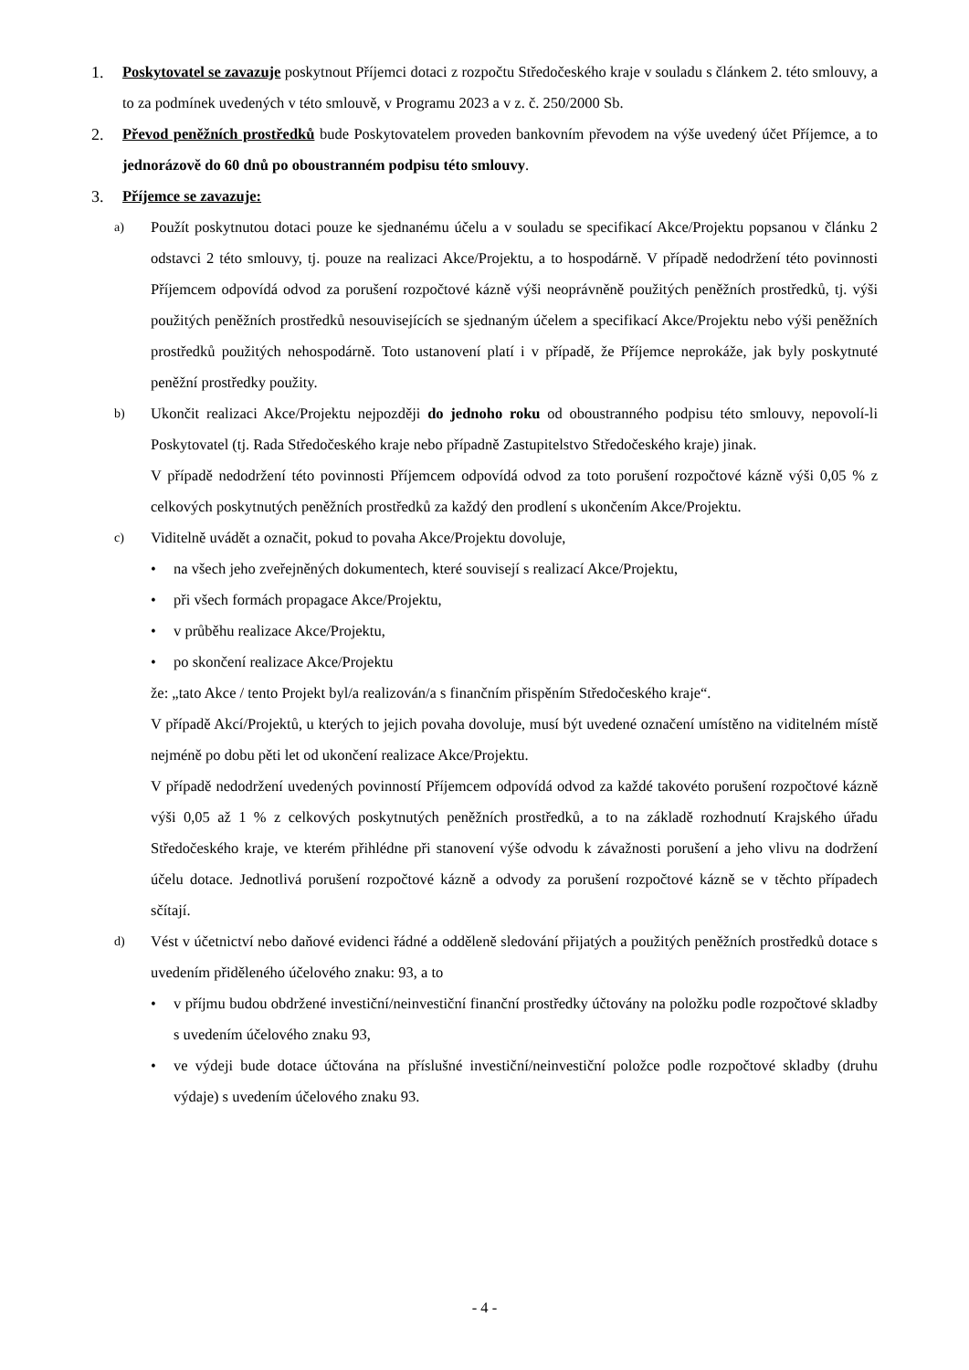1. Poskytovatel se zavazuje poskytnout Příjemci dotaci z rozpočtu Středočeského kraje v souladu s článkem 2. této smlouvy, a to za podmínek uvedených v této smlouvě, v Programu 2023 a v z. č. 250/2000 Sb.
2. Převod peněžních prostředků bude Poskytovatelem proveden bankovním převodem na výše uvedený účet Příjemce, a to jednorázově do 60 dnů po oboustranném podpisu této smlouvy.
3. Příjemce se zavazuje:
a)
Použít poskytnutou dotaci pouze ke sjednanému účelu a v souladu se specifikací Akce/Projektu popsanou v článku 2 odstavci 2 této smlouvy, tj. pouze na realizaci Akce/Projektu, a to hospodárně. V případě nedodržení této povinnosti Příjemcem odpovídá odvod za porušení rozpočtové kázně výši neoprávněně použitých peněžních prostředků, tj. výši použitých peněžních prostředků nesouvisejících se sjednaným účelem a specifikací Akce/Projektu nebo výši peněžních prostředků použitých nehospodárně. Toto ustanovení platí i v případě, že Příjemce neprokáže, jak byly poskytnuté peněžní prostředky použity.
b)
Ukončit realizaci Akce/Projektu nejpozději do jednoho roku od oboustranného podpisu této smlouvy, nepovolí-li Poskytovatel (tj. Rada Středočeského kraje nebo případně Zastupitelstvo Středočeského kraje) jinak.
V případě nedodržení této povinnosti Příjemcem odpovídá odvod za toto porušení rozpočtové kázně výši 0,05 % z celkových poskytnutých peněžních prostředků za každý den prodlení s ukončením Akce/Projektu.
c)
Viditelně uvádět a označit, pokud to povaha Akce/Projektu dovoluje,
• na všech jeho zveřejněných dokumentech, které souvisejí s realizací Akce/Projektu,
• při všech formách propagace Akce/Projektu,
• v průběhu realizace Akce/Projektu,
• po skončení realizace Akce/Projektu
že: „tato Akce / tento Projekt byl/a realizován/a s finančním přispěním Středočeského kraje“.
V případě Akcí/Projektů, u kterých to jejich povaha dovoluje, musí být uvedené označení umístěno na viditelném místě nejméně po dobu pěti let od ukončení realizace Akce/Projektu.
V případě nedodržení uvedených povinností Příjemcem odpovídá odvod za každé takovéto porušení rozpočtové kázně výši 0,05 až 1 % z celkových poskytnutých peněžních prostředků, a to na základě rozhodnutí Krajského úřadu Středočeského kraje, ve kterém přihlédne při stanovení výše odvodu k závažnosti porušení a jeho vlivu na dodržení účelu dotace. Jednotlivá porušení rozpočtové kázně a odvody za porušení rozpočtové kázně se v těchto případech sčítají.
d)
Vést v účetnictví nebo daňové evidenci řádné a odděleně sledování přijatých a použitých peněžních prostředků dotace s uvedením přiděleného účelového znaku: 93, a to
• v příjmu budou obdržené investiční/neinvestiční finanční prostředky účtovány na položku podle rozpočtové skladby s uvedením účelového znaku 93,
• ve výdeji bude dotace účtována na příslušné investiční/neinvestiční položce podle rozpočtové skladby (druhu výdaje) s uvedením účelového znaku 93.
- 4 -